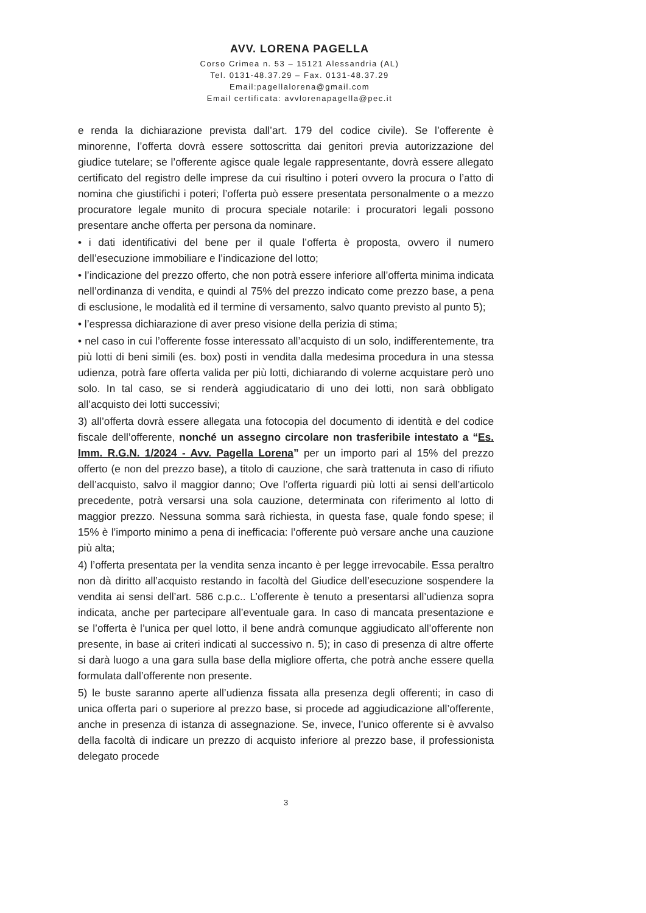AVV. LORENA PAGELLA
Corso Crimea n. 53 – 15121 Alessandria (AL)
Tel. 0131-48.37.29 – Fax. 0131-48.37.29
Email:pagellalorena@gmail.com
Email certificata: avvlorenapagella@pec.it
e renda la dichiarazione prevista dall’art. 179 del codice civile). Se l’offerente è minorenne, l’offerta dovrà essere sottoscritta dai genitori previa autorizzazione del giudice tutelare; se l’offerente agisce quale legale rappresentante, dovrà essere allegato certificato del registro delle imprese da cui risultino i poteri ovvero la procura o l’atto di nomina che giustifichi i poteri; l’offerta può essere presentata personalmente o a mezzo procuratore legale munito di procura speciale notarile: i procuratori legali possono presentare anche offerta per persona da nominare.
• i dati identificativi del bene per il quale l’offerta è proposta, ovvero il numero dell’esecuzione immobiliare e l’indicazione del lotto;
• l’indicazione del prezzo offerto, che non potrà essere inferiore all’offerta minima indicata nell’ordinanza di vendita, e quindi al 75% del prezzo indicato come prezzo base, a pena di esclusione, le modalità ed il termine di versamento, salvo quanto previsto al punto 5);
• l’espressa dichiarazione di aver preso visione della perizia di stima;
• nel caso in cui l’offerente fosse interessato all’acquisto di un solo, indifferentemente, tra più lotti di beni simili (es. box) posti in vendita dalla medesima procedura in una stessa udienza, potrà fare offerta valida per più lotti, dichiarando di volerne acquistare però uno solo. In tal caso, se si renderà aggiudicatario di uno dei lotti, non sarà obbligato all’acquisto dei lotti successivi;
3) all’offerta dovrà essere allegata una fotocopia del documento di identità e del codice fiscale dell’offerente, nonché un assegno circolare non trasferibile intestato a “Es. Imm. R.G.N. 1/2024 - Avv. Pagella Lorena” per un importo pari al 15% del prezzo offerto (e non del prezzo base), a titolo di cauzione, che sarà trattenuta in caso di rifiuto dell’acquisto, salvo il maggior danno; Ove l’offerta riguardi più lotti ai sensi dell’articolo precedente, potrà versarsi una sola cauzione, determinata con riferimento al lotto di maggior prezzo. Nessuna somma sarà richiesta, in questa fase, quale fondo spese; il 15% è l’importo minimo a pena di inefficacia: l’offerente può versare anche una cauzione più alta;
4) l’offerta presentata per la vendita senza incanto è per legge irrevocabile. Essa peraltro non dà diritto all’acquisto restando in facoltà del Giudice dell’esecuzione sospendere la vendita ai sensi dell’art. 586 c.p.c.. L’offerente è tenuto a presentarsi all’udienza sopra indicata, anche per partecipare all’eventuale gara. In caso di mancata presentazione e se l’offerta è l’unica per quel lotto, il bene andrà comunque aggiudicato all’offerente non presente, in base ai criteri indicati al successivo n. 5); in caso di presenza di altre offerte si darà luogo a una gara sulla base della migliore offerta, che potrà anche essere quella formulata dall’offerente non presente.
5) le buste saranno aperte all’udienza fissata alla presenza degli offerenti; in caso di unica offerta pari o superiore al prezzo base, si procede ad aggiudicazione all’offerente, anche in presenza di istanza di assegnazione. Se, invece, l’unico offerente si è avvalso della facoltà di indicare un prezzo di acquisto inferiore al prezzo base, il professionista delegato procede
3